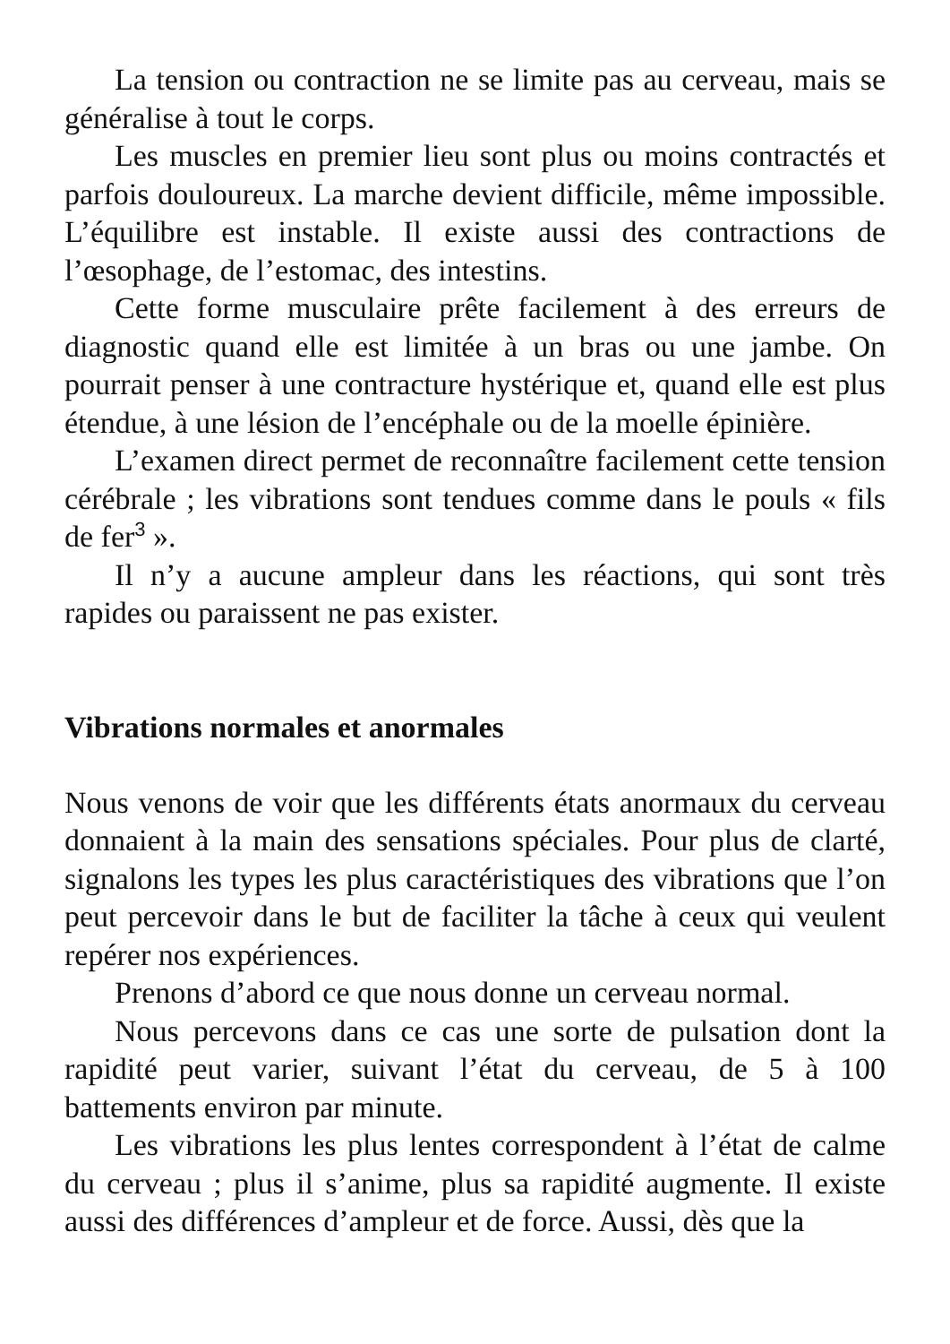La tension ou contraction ne se limite pas au cerveau, mais se généralise à tout le corps.
Les muscles en premier lieu sont plus ou moins contractés et parfois douloureux. La marche devient difficile, même impossible. L’équilibre est instable. Il existe aussi des contractions de l’œsophage, de l’estomac, des intestins.
Cette forme musculaire prête facilement à des erreurs de diagnostic quand elle est limitée à un bras ou une jambe. On pourrait penser à une contracture hystérique et, quand elle est plus étendue, à une lésion de l’encéphale ou de la moelle épinière.
L’examen direct permet de reconnaître facilement cette tension cérébrale ; les vibrations sont tendues comme dans le pouls « fils de fer<sup>3</sup> ».
Il n’y a aucune ampleur dans les réactions, qui sont très rapides ou paraissent ne pas exister.
Vibrations normales et anormales
Nous venons de voir que les différents états anormaux du cerveau donnaient à la main des sensations spéciales. Pour plus de clarté, signalons les types les plus caractéristiques des vibrations que l’on peut percevoir dans le but de faciliter la tâche à ceux qui veulent repérer nos expériences.
Prenons d’abord ce que nous donne un cerveau normal.
Nous percevons dans ce cas une sorte de pulsation dont la rapidité peut varier, suivant l’état du cerveau, de 5 à 100 battements environ par minute.
Les vibrations les plus lentes correspondent à l’état de calme du cerveau ; plus il s’anime, plus sa rapidité augmente. Il existe aussi des différences d’ampleur et de force. Aussi, dès que la